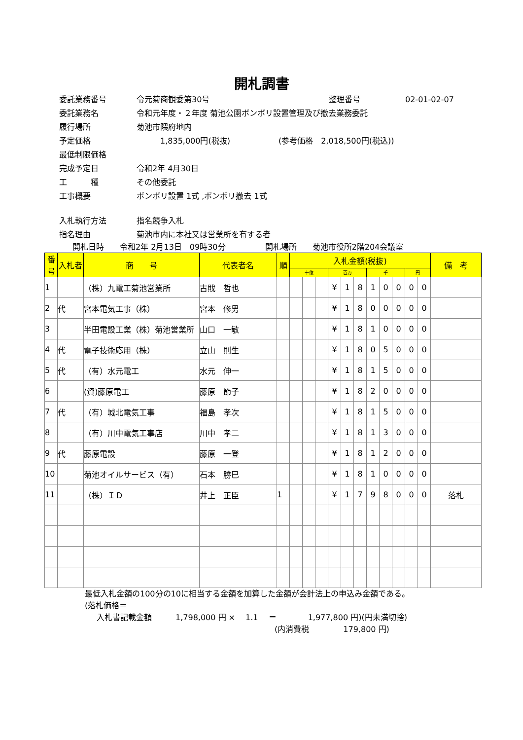開札調書
委託業務番号 令元菊商観委第30号 整理番号 02-01-02-07
委託業務名 令和元年度・２年度 菊池公園ボンボリ設置管理及び撤去業務委託
履行場所 菊池市隈府地内
予定価格 1,835,000円(税抜) (参考価格　2,018,500円(税込))
最低制限価格
完成予定日 令和2年 4月30日
工　　　種 その他委託
工事概要 ボンボリ設置 1式 ,ボンボリ撤去 1式
入札執行方法 指名競争入札
指名理由 菊池市内に本社又は営業所を有する者
開札日時　　令和2年 2月13日　09時30分　　　　　開札場所　　菊池市役所2階204会議室
| 番号 | 入札者 | 商 号 | 代表者名 | 順 | 入札金額(税抜) | | | | | | | | | | | 備 考 |
| --- | --- | --- | --- | --- | --- | --- | --- | --- | --- | --- | --- | --- | --- | --- | --- | --- |
| | | | | | 十億 | | | 百万 | | | 千 | | | 円 | | |
| 1 | | （株）九電工菊池営業所 | 古戝 哲也 | | | | | ¥ | 1 | 8 | 1 | 0 | 0 | 0 | 0 | |
| 2 | 代 | 宮本電気工事（株） | 宮本 修男 | | | | | ¥ | 1 | 8 | 0 | 0 | 0 | 0 | 0 | |
| 3 | | 半田電設工業（株）菊池営業所 | 山口 一敏 | | | | | ¥ | 1 | 8 | 1 | 0 | 0 | 0 | 0 | |
| 4 | 代 | 電子技術応用（株） | 立山 則生 | | | | | ¥ | 1 | 8 | 0 | 5 | 0 | 0 | 0 | |
| 5 | 代 | （有）水元電工 | 水元 伸一 | | | | | ¥ | 1 | 8 | 1 | 5 | 0 | 0 | 0 | |
| 6 | | (資)藤原電工 | 藤原 節子 | | | | | ¥ | 1 | 8 | 2 | 0 | 0 | 0 | 0 | |
| 7 | 代 | （有）城北電気工事 | 福島 孝次 | | | | | ¥ | 1 | 8 | 1 | 5 | 0 | 0 | 0 | |
| 8 | | （有）川中電気工事店 | 川中 孝二 | | | | | ¥ | 1 | 8 | 1 | 3 | 0 | 0 | 0 | |
| 9 | 代 | 藤原電設 | 藤原 一登 | | | | | ¥ | 1 | 8 | 1 | 2 | 0 | 0 | 0 | |
| 10 | | 菊池オイルサービス（有） | 石本 勝巳 | | | | | ¥ | 1 | 8 | 1 | 0 | 0 | 0 | 0 | |
| 11 | | （株）ＩＤ | 井上 正臣 | 1 | | | | ¥ | 1 | 7 | 9 | 8 | 0 | 0 | 0 | 落札 |
最低入札金額の100分の10に相当する金額を加算した金額が会計法上の申込み金額である。
(落札価格＝
入札書記載金額　　　1,798,000 円 ×　 1.1　 ＝　　　　1,977,800 円)(円未満切捨)
(内消費税　　　　 179,800 円)